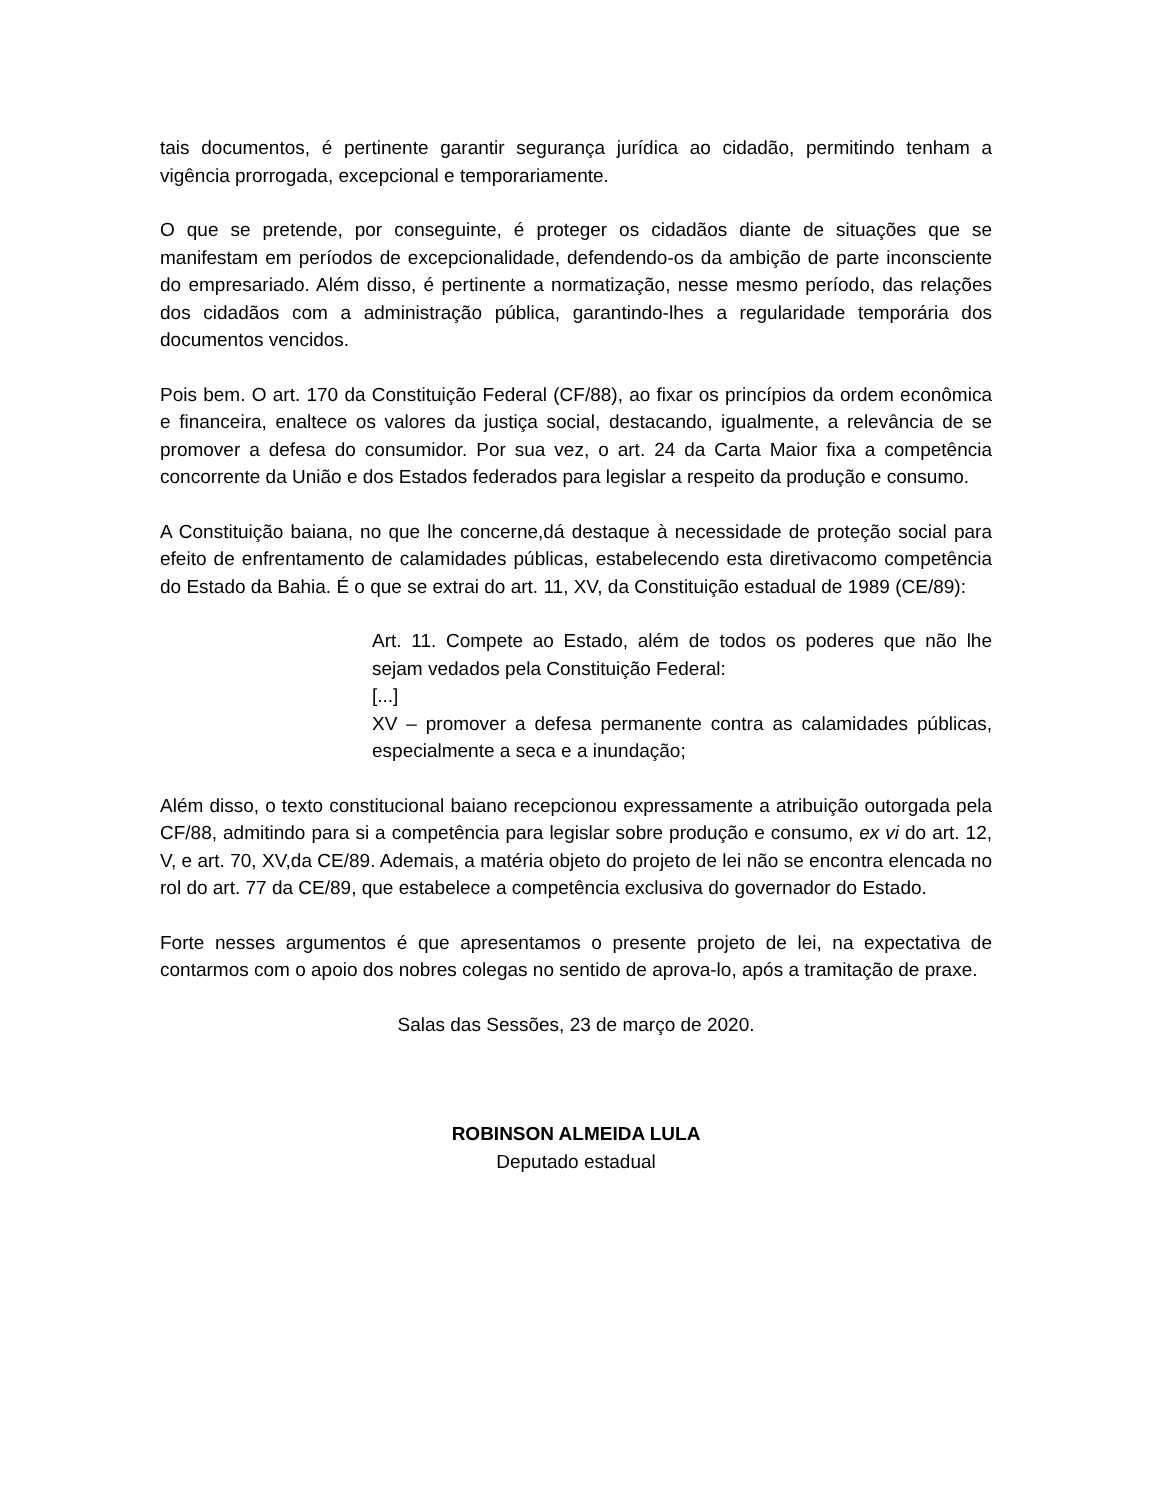tais documentos, é pertinente garantir segurança jurídica ao cidadão, permitindo tenham a vigência prorrogada, excepcional e temporariamente.
O que se pretende, por conseguinte, é proteger os cidadãos diante de situações que se manifestam em períodos de excepcionalidade, defendendo-os da ambição de parte inconsciente do empresariado. Além disso, é pertinente a normatização, nesse mesmo período, das relações dos cidadãos com a administração pública, garantindo-lhes a regularidade temporária dos documentos vencidos.
Pois bem. O art. 170 da Constituição Federal (CF/88), ao fixar os princípios da ordem econômica e financeira, enaltece os valores da justiça social, destacando, igualmente, a relevância de se promover a defesa do consumidor. Por sua vez, o art. 24 da Carta Maior fixa a competência concorrente da União e dos Estados federados para legislar a respeito da produção e consumo.
A Constituição baiana, no que lhe concerne,dá destaque à necessidade de proteção social para efeito de enfrentamento de calamidades públicas, estabelecendo esta diretivacomo competência do Estado da Bahia. É o que se extrai do art. 11, XV, da Constituição estadual de 1989 (CE/89):
Art. 11. Compete ao Estado, além de todos os poderes que não lhe sejam vedados pela Constituição Federal:
[...]
XV – promover a defesa permanente contra as calamidades públicas, especialmente a seca e a inundação;
Além disso, o texto constitucional baiano recepcionou expressamente a atribuição outorgada pela CF/88, admitindo para si a competência para legislar sobre produção e consumo, ex vi do art. 12, V, e art. 70, XV,da CE/89. Ademais, a matéria objeto do projeto de lei não se encontra elencada no rol do art. 77 da CE/89, que estabelece a competência exclusiva do governador do Estado.
Forte nesses argumentos é que apresentamos o presente projeto de lei, na expectativa de contarmos com o apoio dos nobres colegas no sentido de aprova-lo, após a tramitação de praxe.
Salas das Sessões, 23 de março de 2020.
ROBINSON ALMEIDA LULA
Deputado estadual